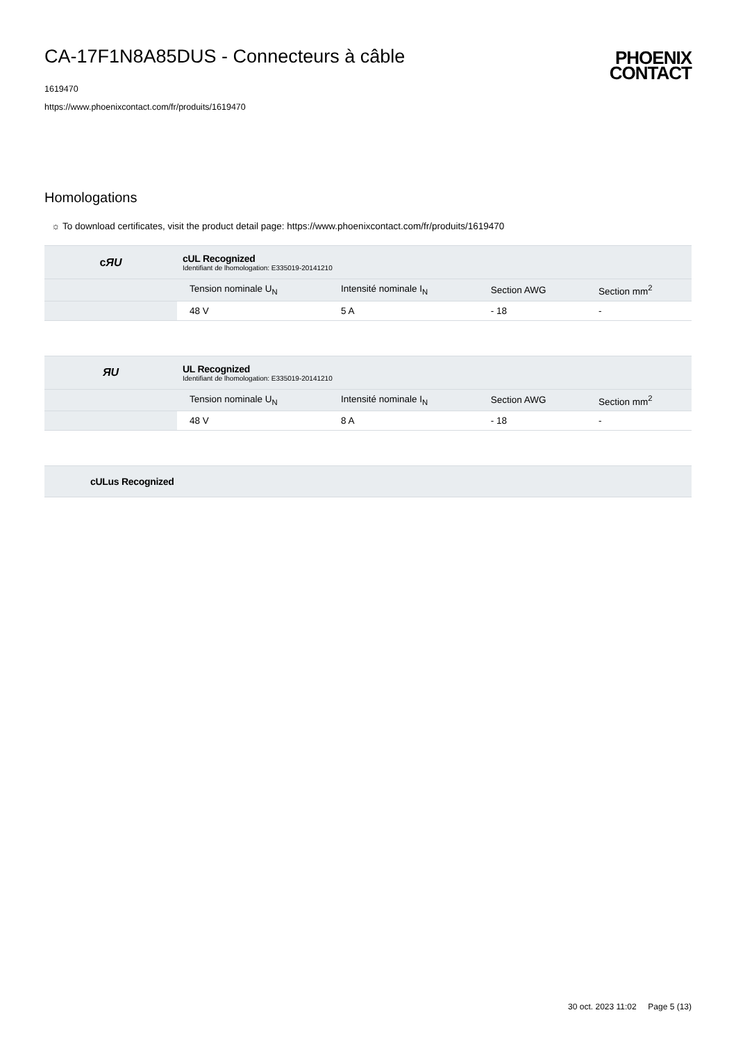CA-17F1N8A85DUS - Connecteurs à câble
1619470
https://www.phoenixcontact.com/fr/produits/1619470
PHOENIX
CONTACT
Homologations
☼ To download certificates, visit the product detail page: https://www.phoenixcontact.com/fr/produits/1619470
| c ЯU | cUL Recognized Identifiant de lhomologation: E335019-20141210 | | | |
| | Tension nominale U<sub>N</sub> | Intensité nominale I<sub>N</sub> | Section AWG | Section mm<sup>2</sup> |
| | 48 V | 5 A | - 18 | - |
| ЯU | UL Recognized Identifiant de lhomologation: E335019-20141210 | | | |
| | Tension nominale U<sub>N</sub> | Intensité nominale I<sub>N</sub> | Section AWG | Section mm<sup>2</sup> |
| | 48 V | 8 A | - 18 | - |
| | cULus Recognized |
30 oct. 2023 11:02 Page 5 (13)